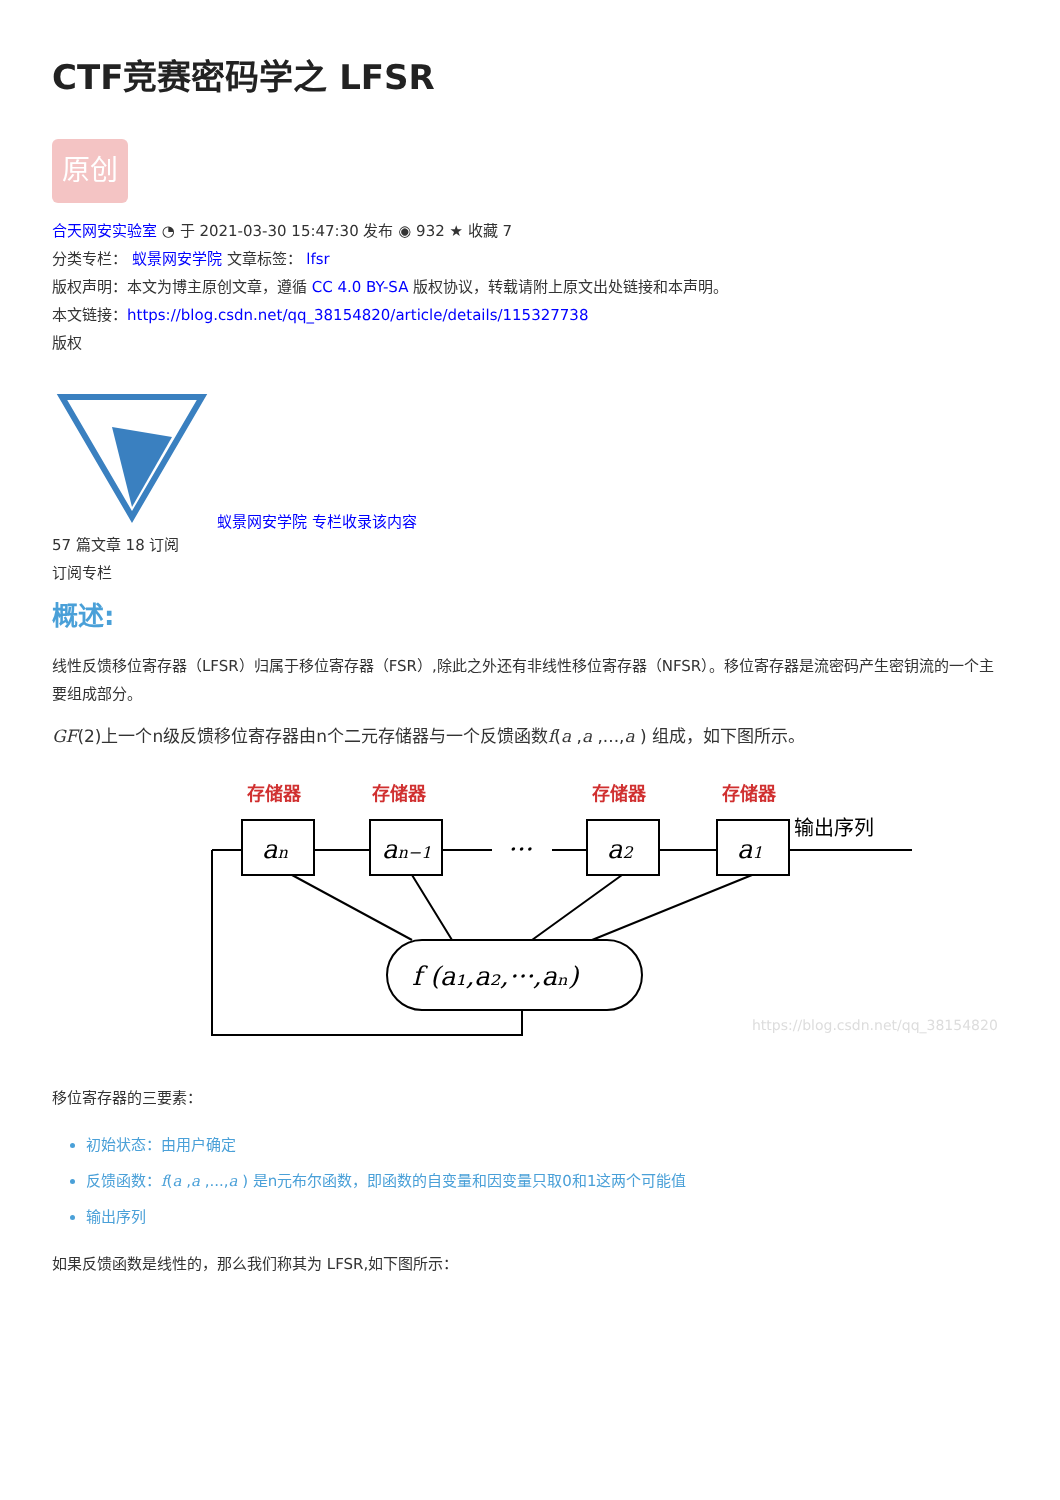CTF竞赛密码学之 LFSR
原创
合天网安实验室 ◔ 于 2021-03-30 15:47:30 发布 ◉ 932 ★ 收藏 7
分类专栏： 蚁景网安学院 文章标签： lfsr
版权声明：本文为博主原创文章，遵循 CC 4.0 BY-SA 版权协议，转载请附上原文出处链接和本声明。
本文链接：https://blog.csdn.net/qq_38154820/article/details/115327738
版权
蚁景网安学院 专栏收录该内容
57 篇文章 18 订阅
订阅专栏
概述:
线性反馈移位寄存器（LFSR）归属于移位寄存器（FSR）,除此之外还有非线性移位寄存器（NFSR）。移位寄存器是流密码产生密钥流的一个主要组成部分。
GF(2)上一个n级反馈移位寄存器由n个二元存储器与一个反馈函数f(a ,a ,...,a ) 组成，如下图所示。
存储器
存储器
存储器
存储器
an
an−1
···
a2
a1
f (a₁,a₂,···,aₙ)
输出序列
https://blog.csdn.net/qq_38154820
移位寄存器的三要素：
初始状态：由用户确定
反馈函数：f(a ,a ,...,a ) 是n元布尔函数，即函数的自变量和因变量只取0和1这两个可能值
输出序列
如果反馈函数是线性的，那么我们称其为 LFSR,如下图所示：